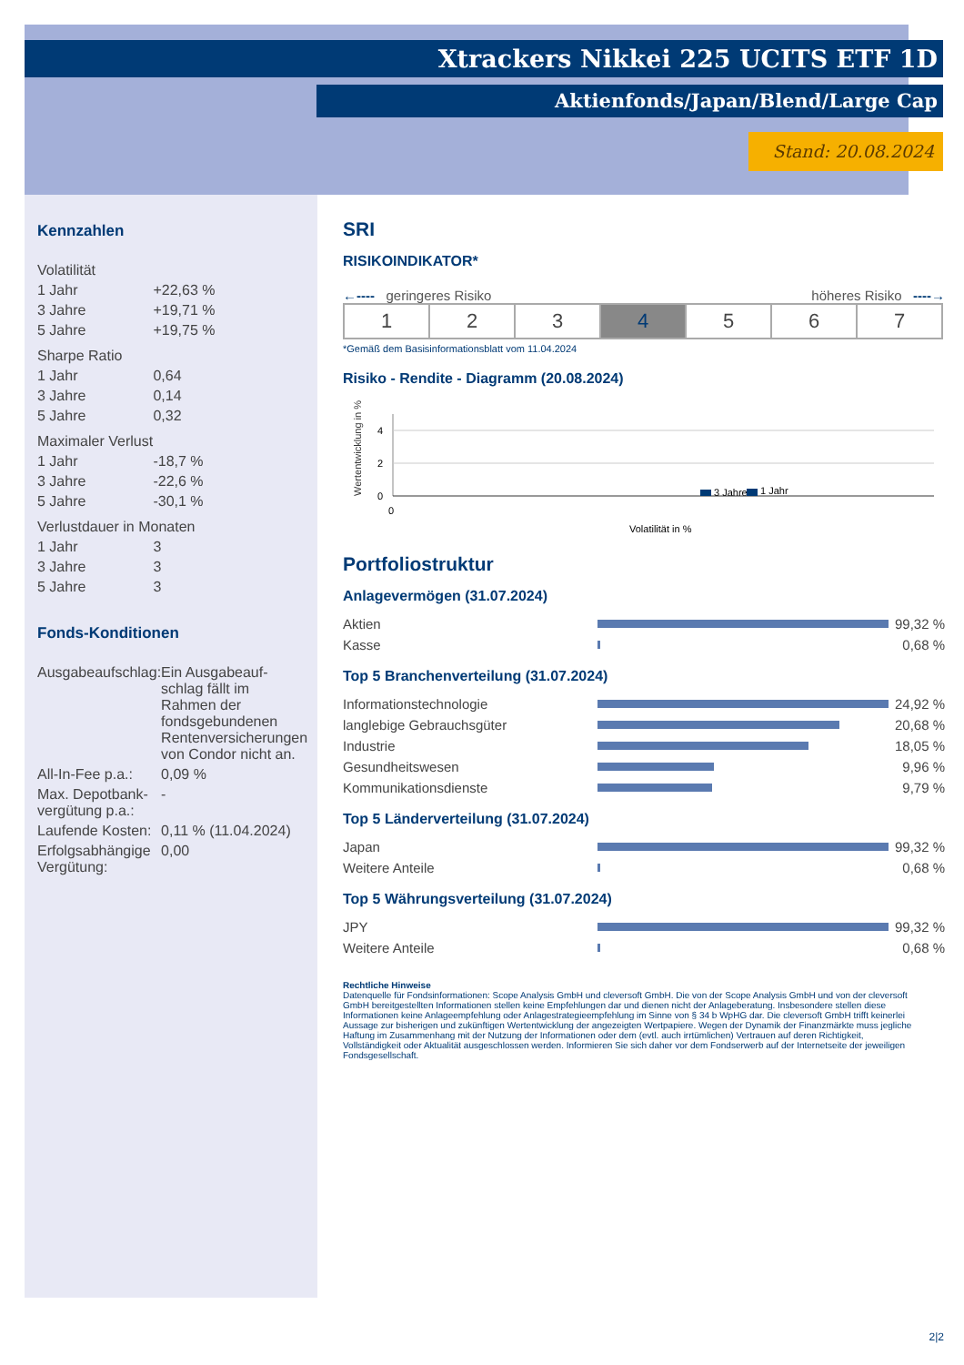Xtrackers Nikkei 225 UCITS ETF 1D
Aktienfonds/Japan/Blend/Large Cap
Stand: 20.08.2024
Kennzahlen
| Volatilität | |
| 1 Jahr | +22,63 % |
| 3 Jahre | +19,71 % |
| 5 Jahre | +19,75 % |
| Sharpe Ratio | |
| 1 Jahr | 0,64 |
| 3 Jahre | 0,14 |
| 5 Jahre | 0,32 |
| Maximaler Verlust | |
| 1 Jahr | -18,7 % |
| 3 Jahre | -22,6 % |
| 5 Jahre | -30,1 % |
| Verlustdauer in Monaten | |
| 1 Jahr | 3 |
| 3 Jahre | 3 |
| 5 Jahre | 3 |
Fonds-Konditionen
| Ausgabeaufschlag: | Ein Ausgabeauf-schlag fällt im Rahmen der fondsgebundenen Rentenversicherungen von Condor nicht an. |
| All-In-Fee p.a.: | 0,09 % |
| Max. Depotbank-vergütung p.a.: | - |
| Laufende Kosten: | 0,11 % (11.04.2024) |
| Erfolgsabhängige Vergütung: | 0,00 |
SRI
RISIKOINDIKATOR*
←---- geringeres Risiko höheres Risiko ----→
| 1 | 2 | 3 | 4 | 5 | 6 | 7 |
*Gemäß dem Basisinformationsblatt vom 11.04.2024
Risiko - Rendite - Diagramm (20.08.2024)
Wertentwicklung in %
4
2
0
0
3 Jahre
1 Jahr
Volatilität in %
Portfoliostruktur
Anlagevermögen (31.07.2024)
| Aktien | | 99,32 % |
| Kasse | | 0,68 % |
Top 5 Branchenverteilung (31.07.2024)
| Informationstechnologie | | 24,92 % |
| langlebige Gebrauchsgüter | | 20,68 % |
| Industrie | | 18,05 % |
| Gesundheitswesen | | 9,96 % |
| Kommunikationsdienste | | 9,79 % |
Top 5 Länderverteilung (31.07.2024)
| Japan | | 99,32 % |
| Weitere Anteile | | 0,68 % |
Top 5 Währungsverteilung (31.07.2024)
| JPY | | 99,32 % |
| Weitere Anteile | | 0,68 % |
Rechtliche Hinweise
Datenquelle für Fondsinformationen: Scope Analysis GmbH und cleversoft GmbH. Die von der Scope Analysis GmbH und von der cleversoft GmbH bereitgestellten Informationen stellen keine Empfehlungen dar und dienen nicht der Anlageberatung. Insbesondere stellen diese Informationen keine Anlageempfehlung oder Anlagestrategieempfehlung im Sinne von § 34 b WpHG dar. Die cleversoft GmbH trifft keinerlei Aussage zur bisherigen und zukünftigen Wertentwicklung der angezeigten Wertpapiere. Wegen der Dynamik der Finanzmärkte muss jegliche Haftung im Zusammenhang mit der Nutzung der Informationen oder dem (evtl. auch irrtümlichen) Vertrauen auf deren Richtigkeit, Vollständigkeit oder Aktualität ausgeschlossen werden. Informieren Sie sich daher vor dem Fondserwerb auf der Internetseite der jeweiligen Fondsgesellschaft.
2|2